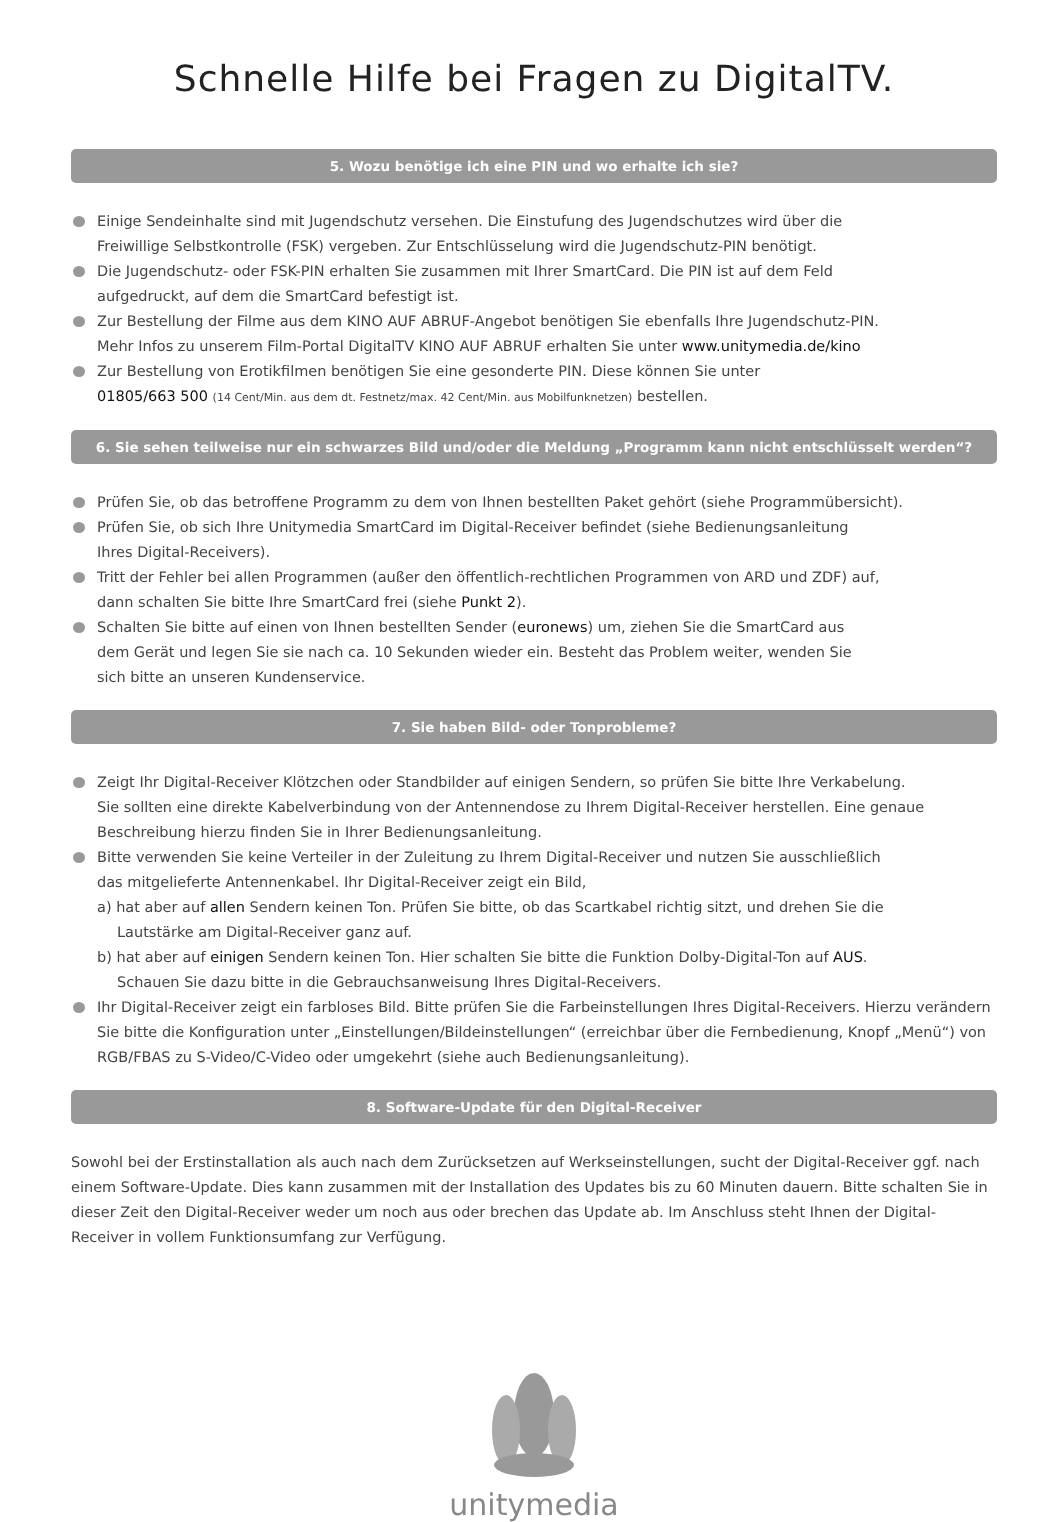Schnelle Hilfe bei Fragen zu DigitalTV.
5. Wozu benötige ich eine PIN und wo erhalte ich sie?
Einige Sendeinhalte sind mit Jugendschutz versehen. Die Einstufung des Jugendschutzes wird über die
Freiwillige Selbstkontrolle (FSK) vergeben. Zur Entschlüsselung wird die Jugendschutz-PIN benötigt.
Die Jugendschutz- oder FSK-PIN erhalten Sie zusammen mit Ihrer SmartCard. Die PIN ist auf dem Feld
aufgedruckt, auf dem die SmartCard befestigt ist.
Zur Bestellung der Filme aus dem KINO AUF ABRUF-Angebot benötigen Sie ebenfalls Ihre Jugendschutz-PIN.
Mehr Infos zu unserem Film-Portal DigitalTV KINO AUF ABRUF erhalten Sie unter www.unitymedia.de/kino
Zur Bestellung von Erotikfilmen benötigen Sie eine gesonderte PIN. Diese können Sie unter
01805/663 500 (14 Cent/Min. aus dem dt. Festnetz/max. 42 Cent/Min. aus Mobilfunknetzen) bestellen.
6. Sie sehen teilweise nur ein schwarzes Bild und/oder die Meldung „Programm kann nicht entschlüsselt werden“?
Prüfen Sie, ob das betroffene Programm zu dem von Ihnen bestellten Paket gehört (siehe Programmübersicht).
Prüfen Sie, ob sich Ihre Unitymedia SmartCard im Digital-Receiver befindet (siehe Bedienungsanleitung
Ihres Digital-Receivers).
Tritt der Fehler bei allen Programmen (außer den öffentlich-rechtlichen Programmen von ARD und ZDF) auf,
dann schalten Sie bitte Ihre SmartCard frei (siehe Punkt 2).
Schalten Sie bitte auf einen von Ihnen bestellten Sender (euronews) um, ziehen Sie die SmartCard aus
dem Gerät und legen Sie sie nach ca. 10 Sekunden wieder ein. Besteht das Problem weiter, wenden Sie
sich bitte an unseren Kundenservice.
7. Sie haben Bild- oder Tonprobleme?
Zeigt Ihr Digital-Receiver Klötzchen oder Standbilder auf einigen Sendern, so prüfen Sie bitte Ihre Verkabelung.
Sie sollten eine direkte Kabelverbindung von der Antennendose zu Ihrem Digital-Receiver herstellen. Eine genaue
Beschreibung hierzu finden Sie in Ihrer Bedienungsanleitung.
Bitte verwenden Sie keine Verteiler in der Zuleitung zu Ihrem Digital-Receiver und nutzen Sie ausschließlich
das mitgelieferte Antennenkabel. Ihr Digital-Receiver zeigt ein Bild,
a) hat aber auf allen Sendern keinen Ton. Prüfen Sie bitte, ob das Scartkabel richtig sitzt, und drehen Sie die
Lautstärke am Digital-Receiver ganz auf.
b) hat aber auf einigen Sendern keinen Ton. Hier schalten Sie bitte die Funktion Dolby-Digital-Ton auf AUS.
Schauen Sie dazu bitte in die Gebrauchsanweisung Ihres Digital-Receivers.
Ihr Digital-Receiver zeigt ein farbloses Bild. Bitte prüfen Sie die Farbeinstellungen Ihres Digital-Receivers. Hierzu verändern Sie bitte die Konfiguration unter „Einstellungen/Bildeinstellungen“ (erreichbar über die Fernbedienung, Knopf „Menü“) von RGB/FBAS zu S-Video/C-Video oder umgekehrt (siehe auch Bedienungsanleitung).
8. Software-Update für den Digital-Receiver
Sowohl bei der Erstinstallation als auch nach dem Zurücksetzen auf Werkseinstellungen, sucht der Digital-Receiver ggf. nach einem Software-Update. Dies kann zusammen mit der Installation des Updates bis zu 60 Minuten dauern. Bitte schalten Sie in dieser Zeit den Digital-Receiver weder um noch aus oder brechen das Update ab. Im Anschluss steht Ihnen der Digital-Receiver in vollem Funktionsumfang zur Verfügung.
unitymedia